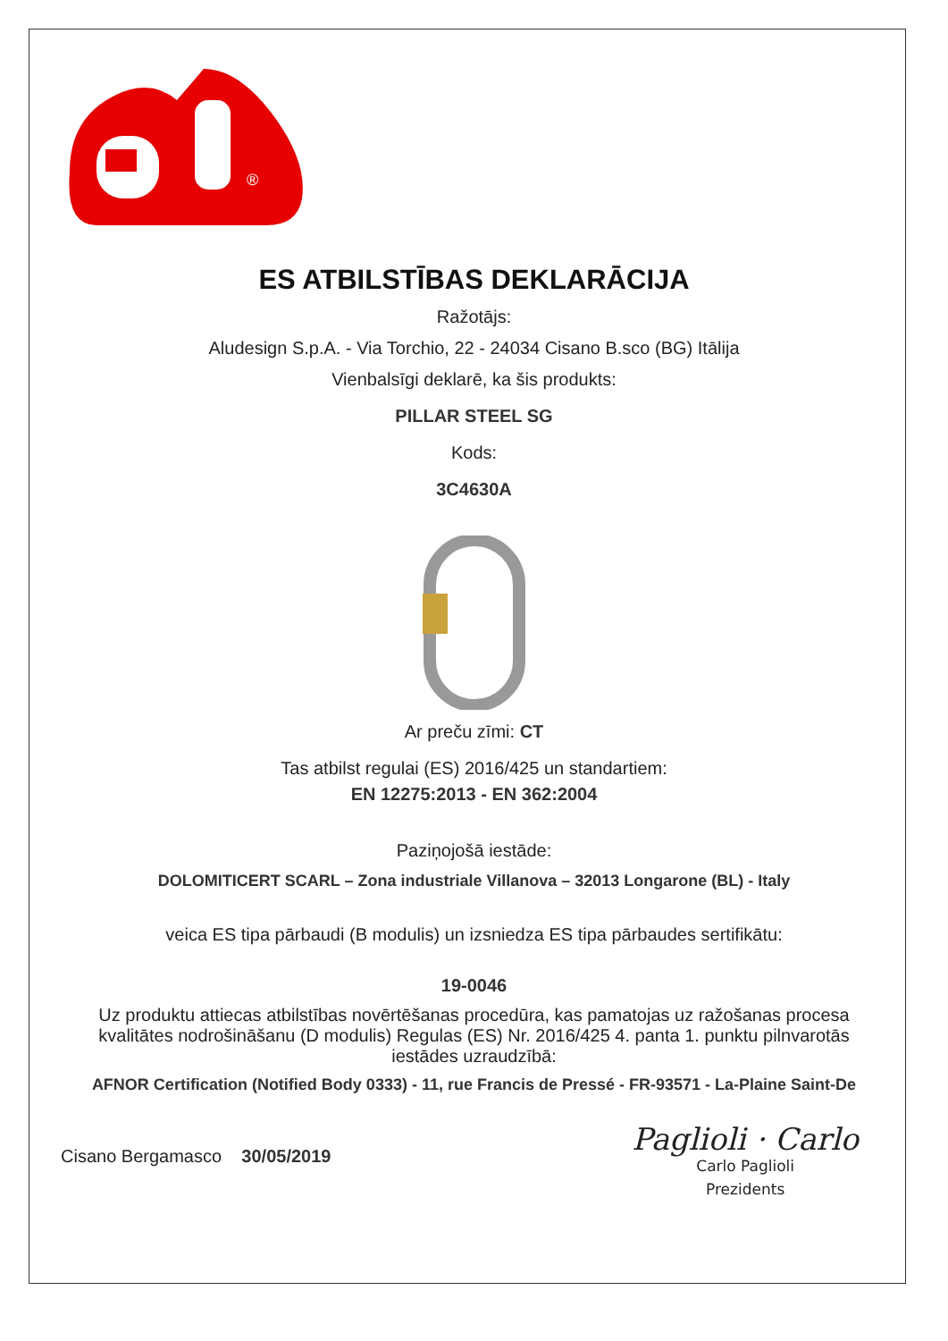®
ES ATBILSTĪBAS DEKLARĀCIJA
Ražotājs:
Aludesign S.p.A. - Via Torchio, 22 - 24034 Cisano B.sco (BG) Itālija
Vienbalsīgi deklarē, ka šis produkts:
PILLAR STEEL SG
Kods:
3C4630A
Ar preču zīmi: CT
Tas atbilst regulai (ES) 2016/425 un standartiem:
EN 12275:2013 - EN 362:2004
Paziņojošā iestāde:
DOLOMITICERT SCARL – Zona industriale Villanova – 32013 Longarone (BL) - Italy
veica ES tipa pārbaudi (B modulis) un izsniedza ES tipa pārbaudes sertifikātu:
19-0046
Uz produktu attiecas atbilstības novērtēšanas procedūra, kas pamatojas uz ražošanas procesa kvalitātes nodrošināšanu (D modulis) Regulas (ES) Nr. 2016/425 4. panta 1. punktu pilnvarotās iestādes uzraudzībā:
AFNOR Certification (Notified Body 0333) - 11, rue Francis de Pressé - FR-93571 - La-Plaine Saint-De
Cisano Bergamasco 30/05/2019
Paglioli · Carlo
Carlo Paglioli
Prezidents